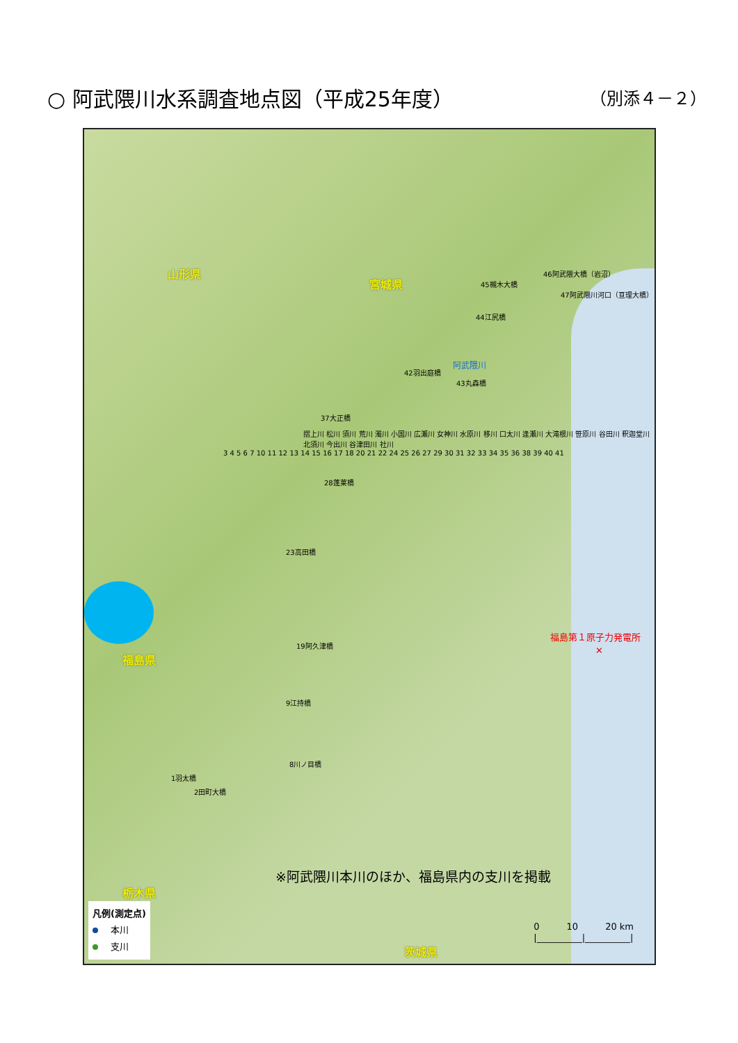○ 阿武隈川水系調査地点図（平成25年度）
（別添４－２）
山形県
宮城県
福島県
栃木県
茨城県
46阿武隈大橋（岩沼）
45槻木大橋
47阿武隈川河口（亘理大橋）
44江尻橋
42羽出庭橋
43丸森橋
37大正橋
28蓬莱橋
23高田橋
19阿久津橋
9江持橋
8川ノ目橋
1羽太橋
2田町大橋
摺上川 松川 須川 荒川 濁川 小国川 広瀬川 女神川 水原川 移川 口太川 逢瀬川 大滝根川 笹原川 谷田川 釈迦堂川 北須川 今出川 谷津田川 社川
3 4 5 6 7 10 11 12 13 14 15 16 17 18 20 21 22 24 25 26 27 29 30 31 32 33 34 35 36 38 39 40 41
阿武隈川
福島第１原子力発電所
　　　　　✕
※阿武隈川本川のほか、福島県内の支川を掲載
凡例(測定点)
本川
支川
0　　　10　　　20 km
|__________|__________|